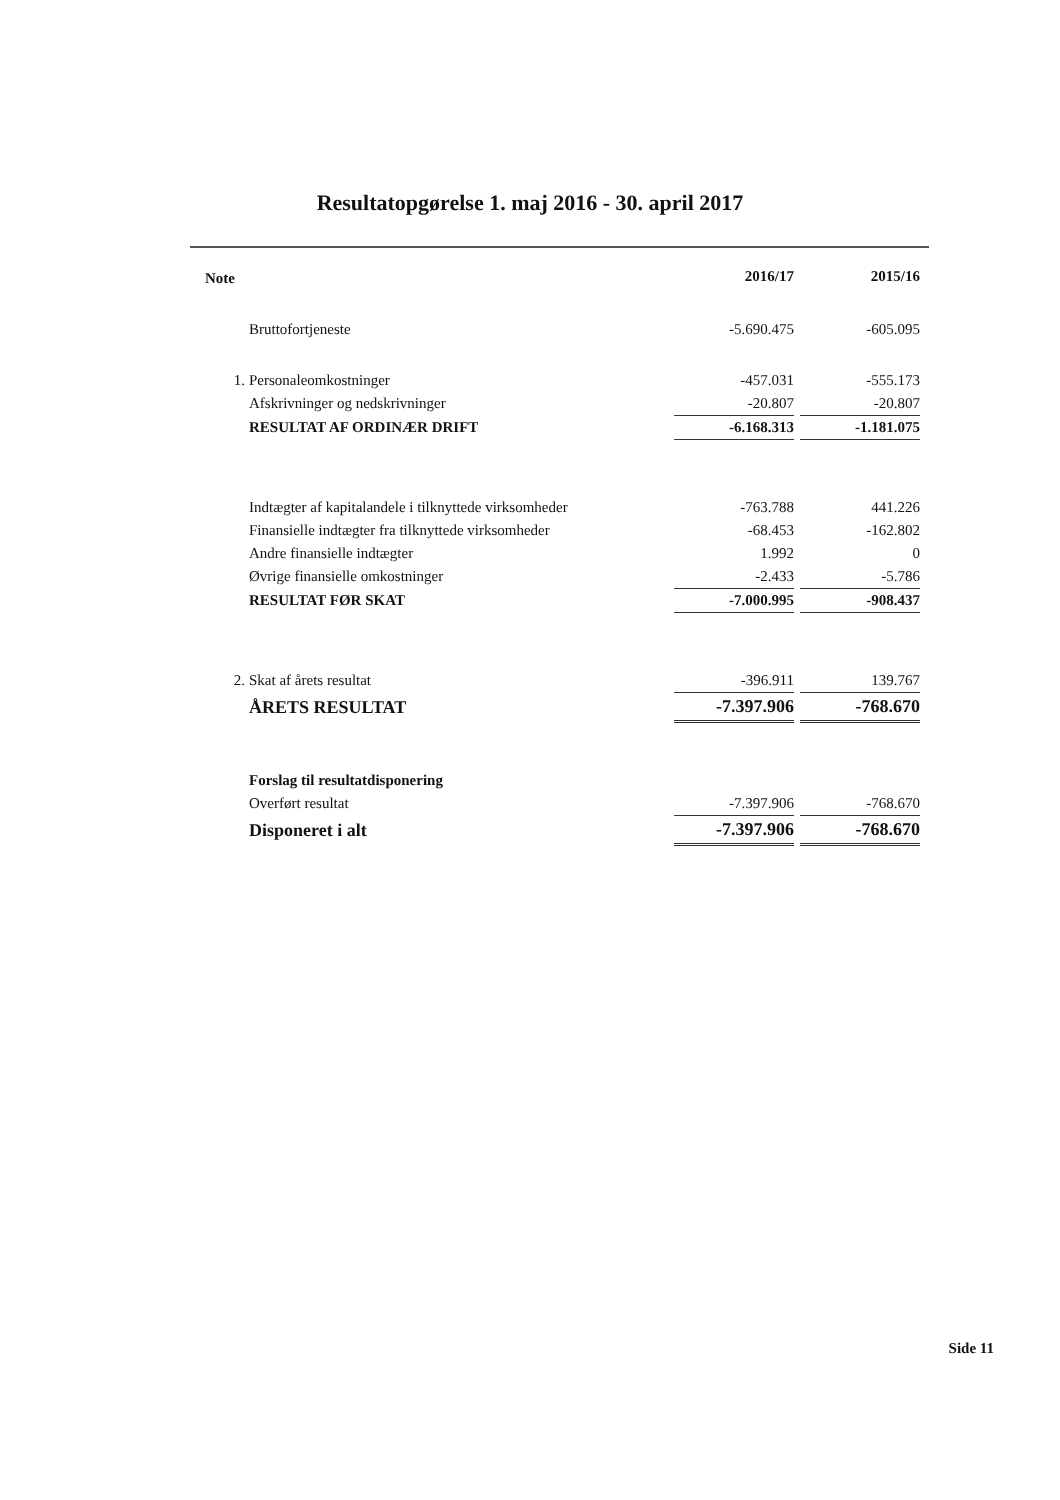Resultatopgørelse 1. maj 2016 - 30. april 2017
| Note | | 2016/17 | | 2015/16 |
| --- | --- | --- | --- | --- |
| | Bruttofortjeneste | -5.690.475 | | -605.095 |
| 1. | Personaleomkostninger | -457.031 | | -555.173 |
| | Afskrivninger og nedskrivninger | -20.807 | | -20.807 |
| | RESULTAT AF ORDINÆR DRIFT | -6.168.313 | | -1.181.075 |
| | Indtægter af kapitalandele i tilknyttede virksomheder | -763.788 | | 441.226 |
| | Finansielle indtægter fra tilknyttede virksomheder | -68.453 | | -162.802 |
| | Andre finansielle indtægter | 1.992 | | 0 |
| | Øvrige finansielle omkostninger | -2.433 | | -5.786 |
| | RESULTAT FØR SKAT | -7.000.995 | | -908.437 |
| 2. | Skat af årets resultat | -396.911 | | 139.767 |
| | ÅRETS RESULTAT | -7.397.906 | | -768.670 |
| | Forslag til resultatdisponering | | | |
| | Overført resultat | -7.397.906 | | -768.670 |
| | Disponeret i alt | -7.397.906 | | -768.670 |
Side 11